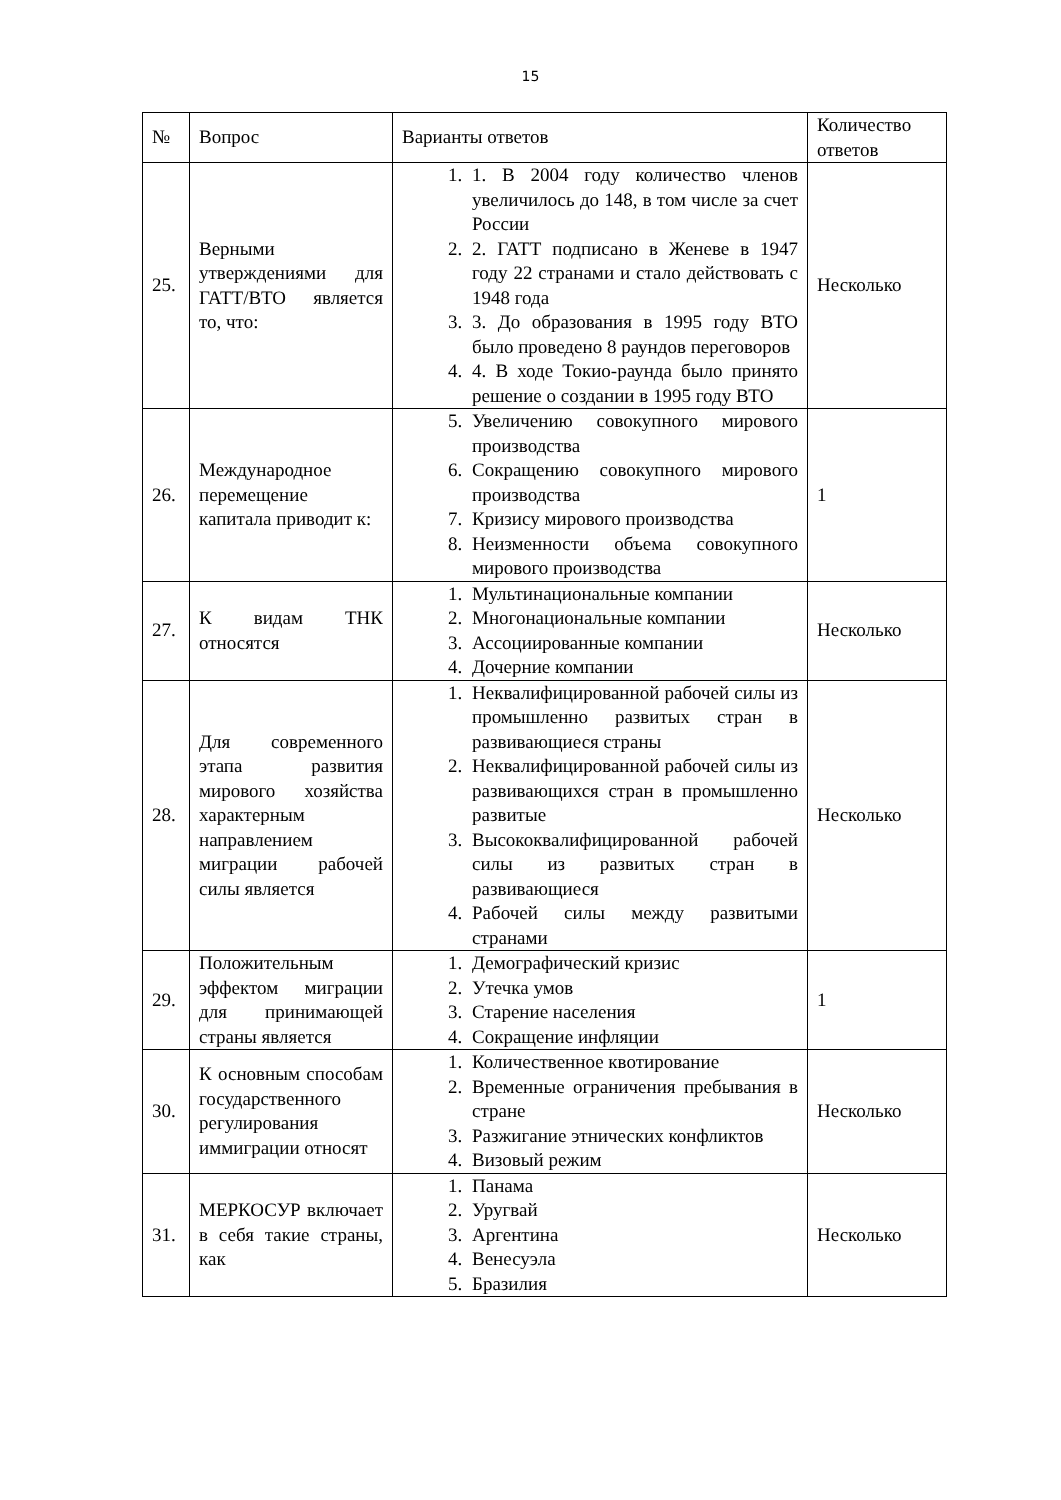15
| № | Вопрос | Варианты ответов | Количество ответов |
| --- | --- | --- | --- |
| 25. | Верными утверждениями для ГАТТ/ВТО является то, что: | 1. 1. В 2004 году количество членов увеличилось до 148, в том числе за счет России 2. 2. ГАТТ подписано в Женеве в 1947 году 22 странами и стало действовать с 1948 года 3. 3. До образования в 1995 году ВТО было проведено 8 раундов переговоров 4. 4. В ходе Токио-раунда было принято решение о создании в 1995 году ВТО | Несколько |
| 26. | Международное перемещение капитала приводит к: | 5. Увеличению совокупного мирового производства 6. Сокращению совокупного мирового производства 7. Кризису мирового производства 8. Неизменности объема совокупного мирового производства | 1 |
| 27. | К видам ТНК относятся | 1. Мультинациональные компании 2. Многонациональные компании 3. Ассоциированные компании 4. Дочерние компании | Несколько |
| 28. | Для современного этапа развития мирового хозяйства характерным направлением миграции рабочей силы является | 1. Неквалифицированной рабочей силы из промышленно развитых стран в развивающиеся страны 2. Неквалифицированной рабочей силы из развивающихся стран в промышленно развитые 3. Высококвалифицированной рабочей силы из развитых стран в развивающиеся 4. Рабочей силы между развитыми странами | Несколько |
| 29. | Положительным эффектом миграции для принимающей страны является | 1. Демографический кризис 2. Утечка умов 3. Старение населения 4. Сокращение инфляции | 1 |
| 30. | К основным способам государственного регулирования иммиграции относят | 1. Количественное квотирование 2. Временные ограничения пребывания в стране 3. Разжигание этнических конфликтов 4. Визовый режим | Несколько |
| 31. | МЕРКОСУР включает в себя такие страны, как | 1. Панама 2. Уругвай 3. Аргентина 4. Венесуэла 5. Бразилия | Несколько |